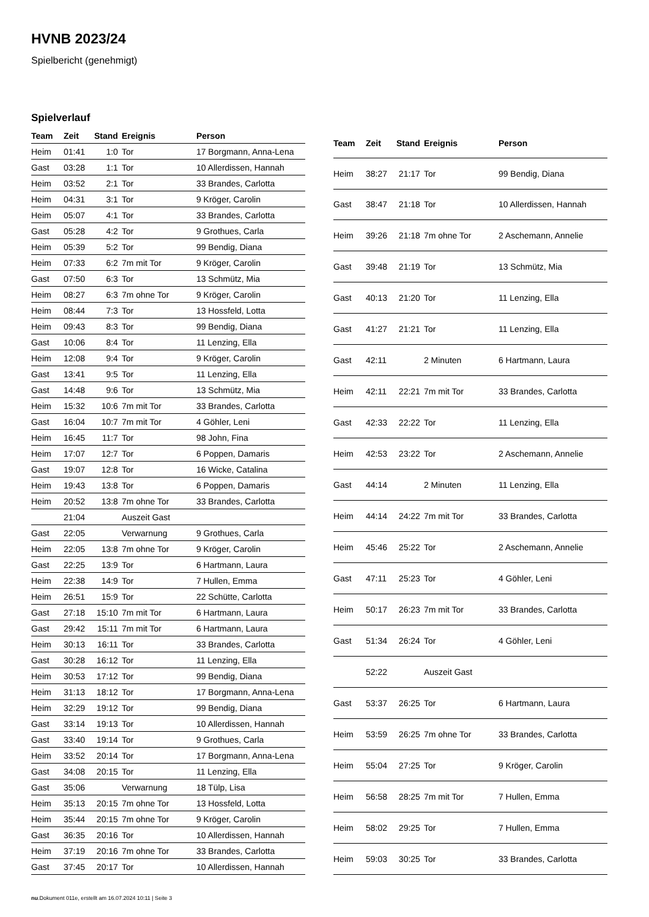HVNB 2023/24
Spielbericht (genehmigt)
Spielverlauf
| Team | Zeit | Stand | Ereignis | Person |
| --- | --- | --- | --- | --- |
| Heim | 01:41 | 1:0 | Tor | 17 Borgmann, Anna-Lena |
| Gast | 03:28 | 1:1 | Tor | 10 Allerdissen, Hannah |
| Heim | 03:52 | 2:1 | Tor | 33 Brandes, Carlotta |
| Heim | 04:31 | 3:1 | Tor | 9 Kröger, Carolin |
| Heim | 05:07 | 4:1 | Tor | 33 Brandes, Carlotta |
| Gast | 05:28 | 4:2 | Tor | 9 Grothues, Carla |
| Heim | 05:39 | 5:2 | Tor | 99 Bendig, Diana |
| Heim | 07:33 | 6:2 | 7m mit Tor | 9 Kröger, Carolin |
| Gast | 07:50 | 6:3 | Tor | 13 Schmütz, Mia |
| Heim | 08:27 | 6:3 | 7m ohne Tor | 9 Kröger, Carolin |
| Heim | 08:44 | 7:3 | Tor | 13 Hossfeld, Lotta |
| Heim | 09:43 | 8:3 | Tor | 99 Bendig, Diana |
| Gast | 10:06 | 8:4 | Tor | 11 Lenzing, Ella |
| Heim | 12:08 | 9:4 | Tor | 9 Kröger, Carolin |
| Gast | 13:41 | 9:5 | Tor | 11 Lenzing, Ella |
| Gast | 14:48 | 9:6 | Tor | 13 Schmütz, Mia |
| Heim | 15:32 | 10:6 | 7m mit Tor | 33 Brandes, Carlotta |
| Gast | 16:04 | 10:7 | 7m mit Tor | 4 Göhler, Leni |
| Heim | 16:45 | 11:7 | Tor | 98 John, Fina |
| Heim | 17:07 | 12:7 | Tor | 6 Poppen, Damaris |
| Gast | 19:07 | 12:8 | Tor | 16 Wicke, Catalina |
| Heim | 19:43 | 13:8 | Tor | 6 Poppen, Damaris |
| Heim | 20:52 | 13:8 | 7m ohne Tor | 33 Brandes, Carlotta |
| | 21:04 | | Auszeit Gast | |
| Gast | 22:05 | | Verwarnung | 9 Grothues, Carla |
| Heim | 22:05 | 13:8 | 7m ohne Tor | 9 Kröger, Carolin |
| Gast | 22:25 | 13:9 | Tor | 6 Hartmann, Laura |
| Heim | 22:38 | 14:9 | Tor | 7 Hullen, Emma |
| Heim | 26:51 | 15:9 | Tor | 22 Schütte, Carlotta |
| Gast | 27:18 | 15:10 | 7m mit Tor | 6 Hartmann, Laura |
| Gast | 29:42 | 15:11 | 7m mit Tor | 6 Hartmann, Laura |
| Heim | 30:13 | 16:11 | Tor | 33 Brandes, Carlotta |
| Gast | 30:28 | 16:12 | Tor | 11 Lenzing, Ella |
| Heim | 30:53 | 17:12 | Tor | 99 Bendig, Diana |
| Heim | 31:13 | 18:12 | Tor | 17 Borgmann, Anna-Lena |
| Heim | 32:29 | 19:12 | Tor | 99 Bendig, Diana |
| Gast | 33:14 | 19:13 | Tor | 10 Allerdissen, Hannah |
| Gast | 33:40 | 19:14 | Tor | 9 Grothues, Carla |
| Heim | 33:52 | 20:14 | Tor | 17 Borgmann, Anna-Lena |
| Gast | 34:08 | 20:15 | Tor | 11 Lenzing, Ella |
| Gast | 35:06 | | Verwarnung | 18 Tülp, Lisa |
| Heim | 35:13 | 20:15 | 7m ohne Tor | 13 Hossfeld, Lotta |
| Heim | 35:44 | 20:15 | 7m ohne Tor | 9 Kröger, Carolin |
| Gast | 36:35 | 20:16 | Tor | 10 Allerdissen, Hannah |
| Heim | 37:19 | 20:16 | 7m ohne Tor | 33 Brandes, Carlotta |
| Gast | 37:45 | 20:17 | Tor | 10 Allerdissen, Hannah |
| Team | Zeit | Stand | Ereignis | Person |
| --- | --- | --- | --- | --- |
| Heim | 38:27 | 21:17 | Tor | 99 Bendig, Diana |
| Gast | 38:47 | 21:18 | Tor | 10 Allerdissen, Hannah |
| Heim | 39:26 | 21:18 | 7m ohne Tor | 2 Aschemann, Annelie |
| Gast | 39:48 | 21:19 | Tor | 13 Schmütz, Mia |
| Gast | 40:13 | 21:20 | Tor | 11 Lenzing, Ella |
| Gast | 41:27 | 21:21 | Tor | 11 Lenzing, Ella |
| Gast | 42:11 | | 2 Minuten | 6 Hartmann, Laura |
| Heim | 42:11 | 22:21 | 7m mit Tor | 33 Brandes, Carlotta |
| Gast | 42:33 | 22:22 | Tor | 11 Lenzing, Ella |
| Heim | 42:53 | 23:22 | Tor | 2 Aschemann, Annelie |
| Gast | 44:14 | | 2 Minuten | 11 Lenzing, Ella |
| Heim | 44:14 | 24:22 | 7m mit Tor | 33 Brandes, Carlotta |
| Heim | 45:46 | 25:22 | Tor | 2 Aschemann, Annelie |
| Gast | 47:11 | 25:23 | Tor | 4 Göhler, Leni |
| Heim | 50:17 | 26:23 | 7m mit Tor | 33 Brandes, Carlotta |
| Gast | 51:34 | 26:24 | Tor | 4 Göhler, Leni |
| | 52:22 | | Auszeit Gast | |
| Gast | 53:37 | 26:25 | Tor | 6 Hartmann, Laura |
| Heim | 53:59 | 26:25 | 7m ohne Tor | 33 Brandes, Carlotta |
| Heim | 55:04 | 27:25 | Tor | 9 Kröger, Carolin |
| Heim | 56:58 | 28:25 | 7m mit Tor | 7 Hullen, Emma |
| Heim | 58:02 | 29:25 | Tor | 7 Hullen, Emma |
| Heim | 59:03 | 30:25 | Tor | 33 Brandes, Carlotta |
nu.Dokument 011e, erstellt am 16.07.2024 10:11 | Seite 3